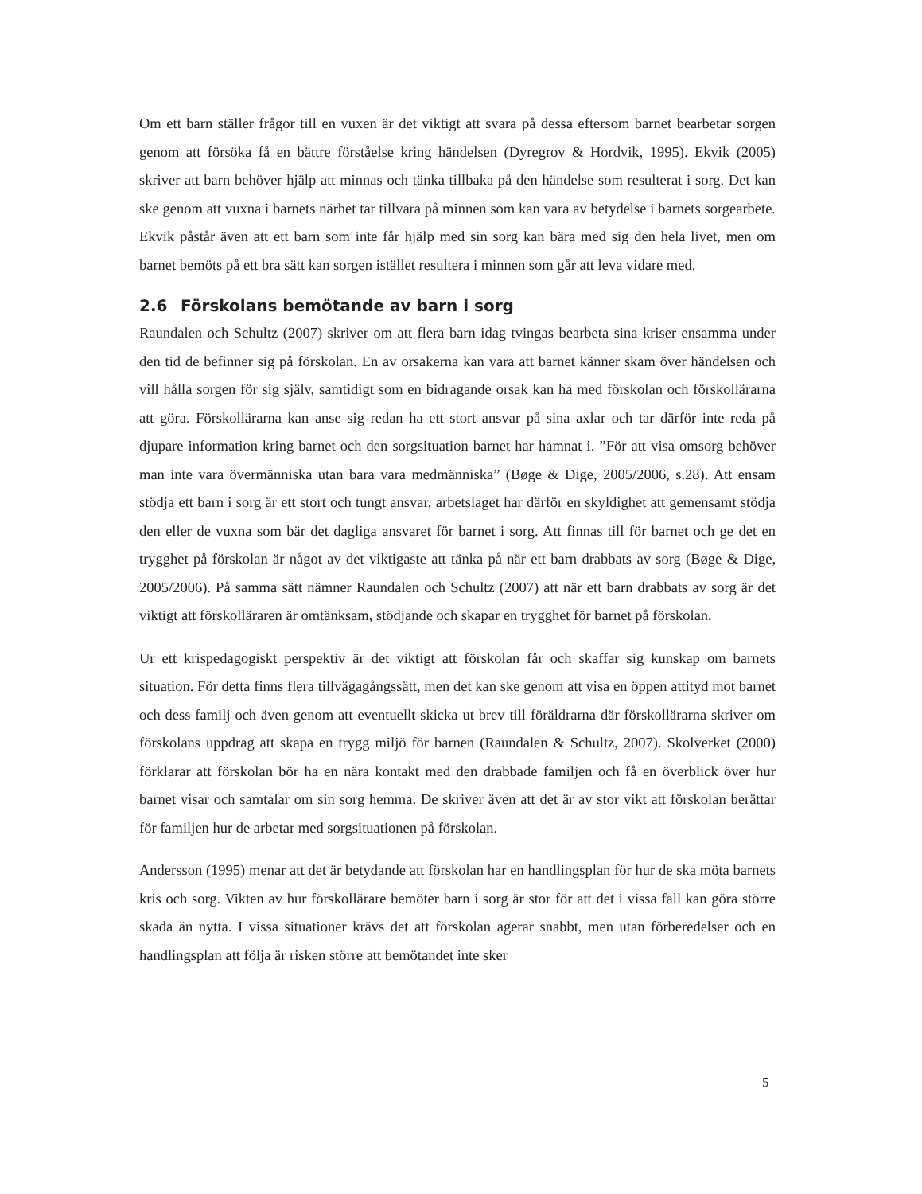Om ett barn ställer frågor till en vuxen är det viktigt att svara på dessa eftersom barnet bearbetar sorgen genom att försöka få en bättre förståelse kring händelsen (Dyregrov & Hordvik, 1995). Ekvik (2005) skriver att barn behöver hjälp att minnas och tänka tillbaka på den händelse som resulterat i sorg. Det kan ske genom att vuxna i barnets närhet tar tillvara på minnen som kan vara av betydelse i barnets sorgearbete. Ekvik påstår även att ett barn som inte får hjälp med sin sorg kan bära med sig den hela livet, men om barnet bemöts på ett bra sätt kan sorgen istället resultera i minnen som går att leva vidare med.
2.6 Förskolans bemötande av barn i sorg
Raundalen och Schultz (2007) skriver om att flera barn idag tvingas bearbeta sina kriser ensamma under den tid de befinner sig på förskolan. En av orsakerna kan vara att barnet känner skam över händelsen och vill hålla sorgen för sig själv, samtidigt som en bidragande orsak kan ha med förskolan och förskollärarna att göra. Förskollärarna kan anse sig redan ha ett stort ansvar på sina axlar och tar därför inte reda på djupare information kring barnet och den sorgsituation barnet har hamnat i. ”För att visa omsorg behöver man inte vara övermänniska utan bara vara medmänniska” (Bøge & Dige, 2005/2006, s.28). Att ensam stödja ett barn i sorg är ett stort och tungt ansvar, arbetslaget har därför en skyldighet att gemensamt stödja den eller de vuxna som bär det dagliga ansvaret för barnet i sorg. Att finnas till för barnet och ge det en trygghet på förskolan är något av det viktigaste att tänka på när ett barn drabbats av sorg (Bøge & Dige, 2005/2006). På samma sätt nämner Raundalen och Schultz (2007) att när ett barn drabbats av sorg är det viktigt att förskolläraren är omtänksam, stödjande och skapar en trygghet för barnet på förskolan.
Ur ett krispedagogiskt perspektiv är det viktigt att förskolan får och skaffar sig kunskap om barnets situation. För detta finns flera tillvägagångssätt, men det kan ske genom att visa en öppen attityd mot barnet och dess familj och även genom att eventuellt skicka ut brev till föräldrarna där förskollärarna skriver om förskolans uppdrag att skapa en trygg miljö för barnen (Raundalen & Schultz, 2007). Skolverket (2000) förklarar att förskolan bör ha en nära kontakt med den drabbade familjen och få en överblick över hur barnet visar och samtalar om sin sorg hemma. De skriver även att det är av stor vikt att förskolan berättar för familjen hur de arbetar med sorgsituationen på förskolan.
Andersson (1995) menar att det är betydande att förskolan har en handlingsplan för hur de ska möta barnets kris och sorg. Vikten av hur förskollärare bemöter barn i sorg är stor för att det i vissa fall kan göra större skada än nytta. I vissa situationer krävs det att förskolan agerar snabbt, men utan förberedelser och en handlingsplan att följa är risken större att bemötandet inte sker
5